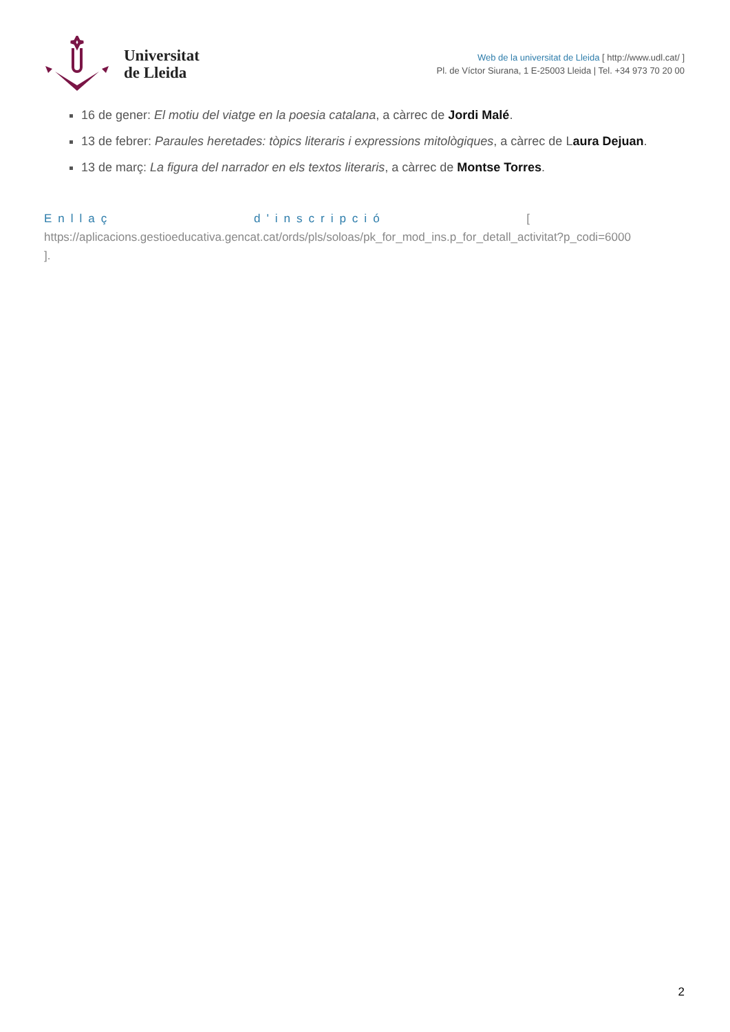Universitat
de Lleida
Web de la universitat de Lleida [ http://www.udl.cat/ ]
Pl. de Víctor Siurana, 1 E-25003 Lleida | Tel. +34 973 70 20 00
16 de gener: El motiu del viatge en la poesia catalana, a càrrec de Jordi Malé.
13 de febrer: Paraules heretades: tòpics literaris i expressions mitològiques, a càrrec de Laura Dejuan.
13 de març: La figura del narrador en els textos literaris, a càrrec de Montse Torres.
Enllaç d'inscripció [
https://aplicacions.gestioeducativa.gencat.cat/ords/pls/soloas/pk_for_mod_ins.p_for_detall_activitat?p_codi=6000
].
2